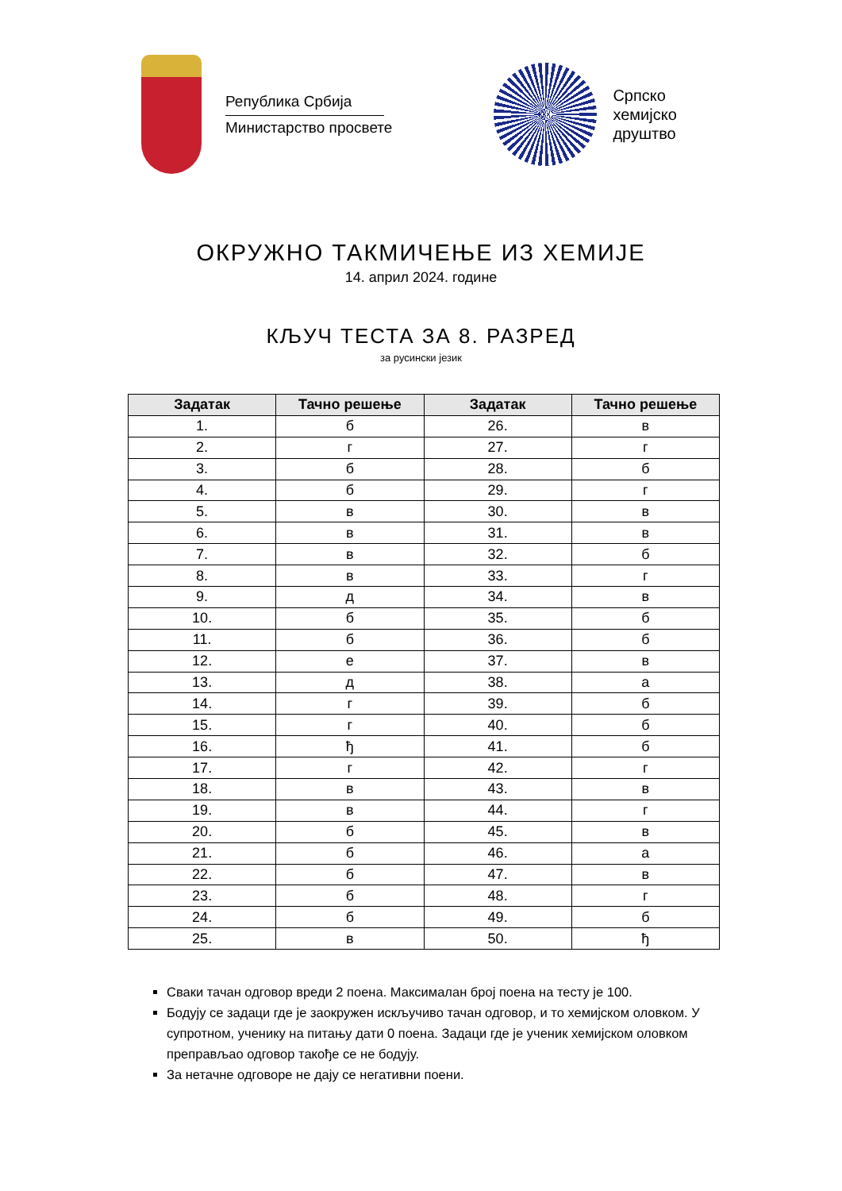Република Србија
Министарство просвете
Српско
хемијско
друштво
ОКРУЖНО ТАКМИЧЕЊЕ ИЗ ХЕМИЈЕ
14. април 2024. године
КЉУЧ ТЕСТА ЗА 8. РАЗРЕД
за русински језик
| Задатак | Тачно решење | Задатак | Тачно решење |
| --- | --- | --- | --- |
| 1. | б | 26. | в |
| 2. | г | 27. | г |
| 3. | б | 28. | б |
| 4. | б | 29. | г |
| 5. | в | 30. | в |
| 6. | в | 31. | в |
| 7. | в | 32. | б |
| 8. | в | 33. | г |
| 9. | д | 34. | в |
| 10. | б | 35. | б |
| 11. | б | 36. | б |
| 12. | е | 37. | в |
| 13. | д | 38. | а |
| 14. | г | 39. | б |
| 15. | г | 40. | б |
| 16. | ђ | 41. | б |
| 17. | г | 42. | г |
| 18. | в | 43. | в |
| 19. | в | 44. | г |
| 20. | б | 45. | в |
| 21. | б | 46. | а |
| 22. | б | 47. | в |
| 23. | б | 48. | г |
| 24. | б | 49. | б |
| 25. | в | 50. | ђ |
Сваки тачан одговор вреди 2 поена. Максималан број поена на тесту је 100.
Бодују се задаци где је заокружен искључиво тачан одговор, и то хемијском оловком. У супротном, ученику на питању дати 0 поена. Задаци где је ученик хемијском оловком преправљао одговор такође се не бодују.
За нетачне одговоре не дају се негативни поени.